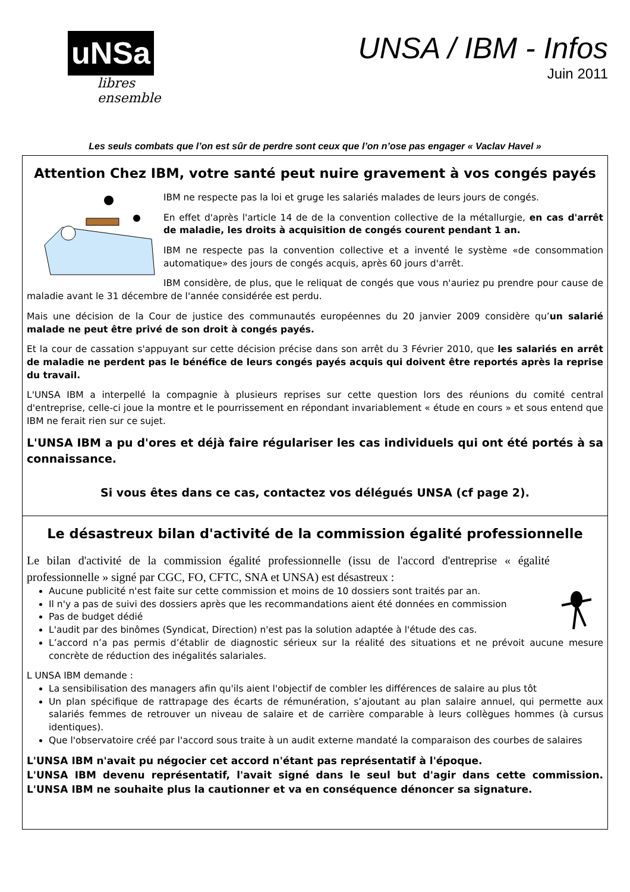uNSa
libres ensemble
UNSA / IBM - Infos
Juin 2011
Les seuls combats que l’on est sûr de perdre sont ceux que l’on n’ose pas engager « Vaclav Havel »
Attention Chez IBM, votre santé peut nuire gravement à vos congés payés
IBM ne respecte pas la loi et gruge les salariés malades de leurs jours de congés.
En effet d'après l'article 14 de de la convention collective de la métallurgie, en cas d'arrêt de maladie, les droits à acquisition de congés courent pendant 1 an.
IBM ne respecte pas la convention collective et a inventé le système «de consommation automatique» des jours de congés acquis, après 60 jours d'arrêt.
IBM considère, de plus, que le reliquat de congés que vous n'auriez pu prendre pour cause de maladie avant le 31 décembre de l'année considérée est perdu.
Mais une décision de la Cour de justice des communautés européennes du 20 janvier 2009 considère qu’un salarié malade ne peut être privé de son droit à congés payés.
Et la cour de cassation s'appuyant sur cette décision précise dans son arrêt du 3 Février 2010, que les salariés en arrêt de maladie ne perdent pas le bénéfice de leurs congés payés acquis qui doivent être reportés après la reprise du travail.
L'UNSA IBM a interpellé la compagnie à plusieurs reprises sur cette question lors des réunions du comité central d'entreprise, celle-ci joue la montre et le pourrissement en répondant invariablement « étude en cours » et sous entend que IBM ne ferait rien sur ce sujet.
L'UNSA IBM a pu d'ores et déjà faire régulariser les cas individuels qui ont été portés à sa connaissance.
Si vous êtes dans ce cas, contactez vos délégués UNSA (cf page 2).
Le désastreux bilan d'activité de la commission égalité professionnelle
Le bilan d'activité de la commission égalité professionnelle (issu de l'accord d'entreprise « égalité professionnelle » signé par CGC, FO, CFTC, SNA et UNSA) est désastreux :
Aucune publicité n'est faite sur cette commission et moins de 10 dossiers sont traités par an.
Il n'y a pas de suivi des dossiers après que les recommandations aient été données en commission
Pas de budget dédié
L'audit par des binômes (Syndicat, Direction) n'est pas la solution adaptée à l'étude des cas.
L’accord n’a pas permis d’établir de diagnostic sérieux sur la réalité des situations et ne prévoit aucune mesure concrète de réduction des inégalités salariales.
L UNSA IBM demande :
La sensibilisation des managers afin qu'ils aient l'objectif de combler les différences de salaire au plus tôt
Un plan spécifique de rattrapage des écarts de rémunération, s’ajoutant au plan salaire annuel, qui permette aux salariés femmes de retrouver un niveau de salaire et de carrière comparable à leurs collègues hommes (à cursus identiques).
Que l'observatoire créé par l'accord sous traite à un audit externe mandaté la comparaison des courbes de salaires
L'UNSA IBM n'avait pu négocier cet accord n'étant pas représentatif à l'époque.
L'UNSA IBM devenu représentatif, l'avait signé dans le seul but d'agir dans cette commission. L'UNSA IBM ne souhaite plus la cautionner et va en conséquence dénoncer sa signature.